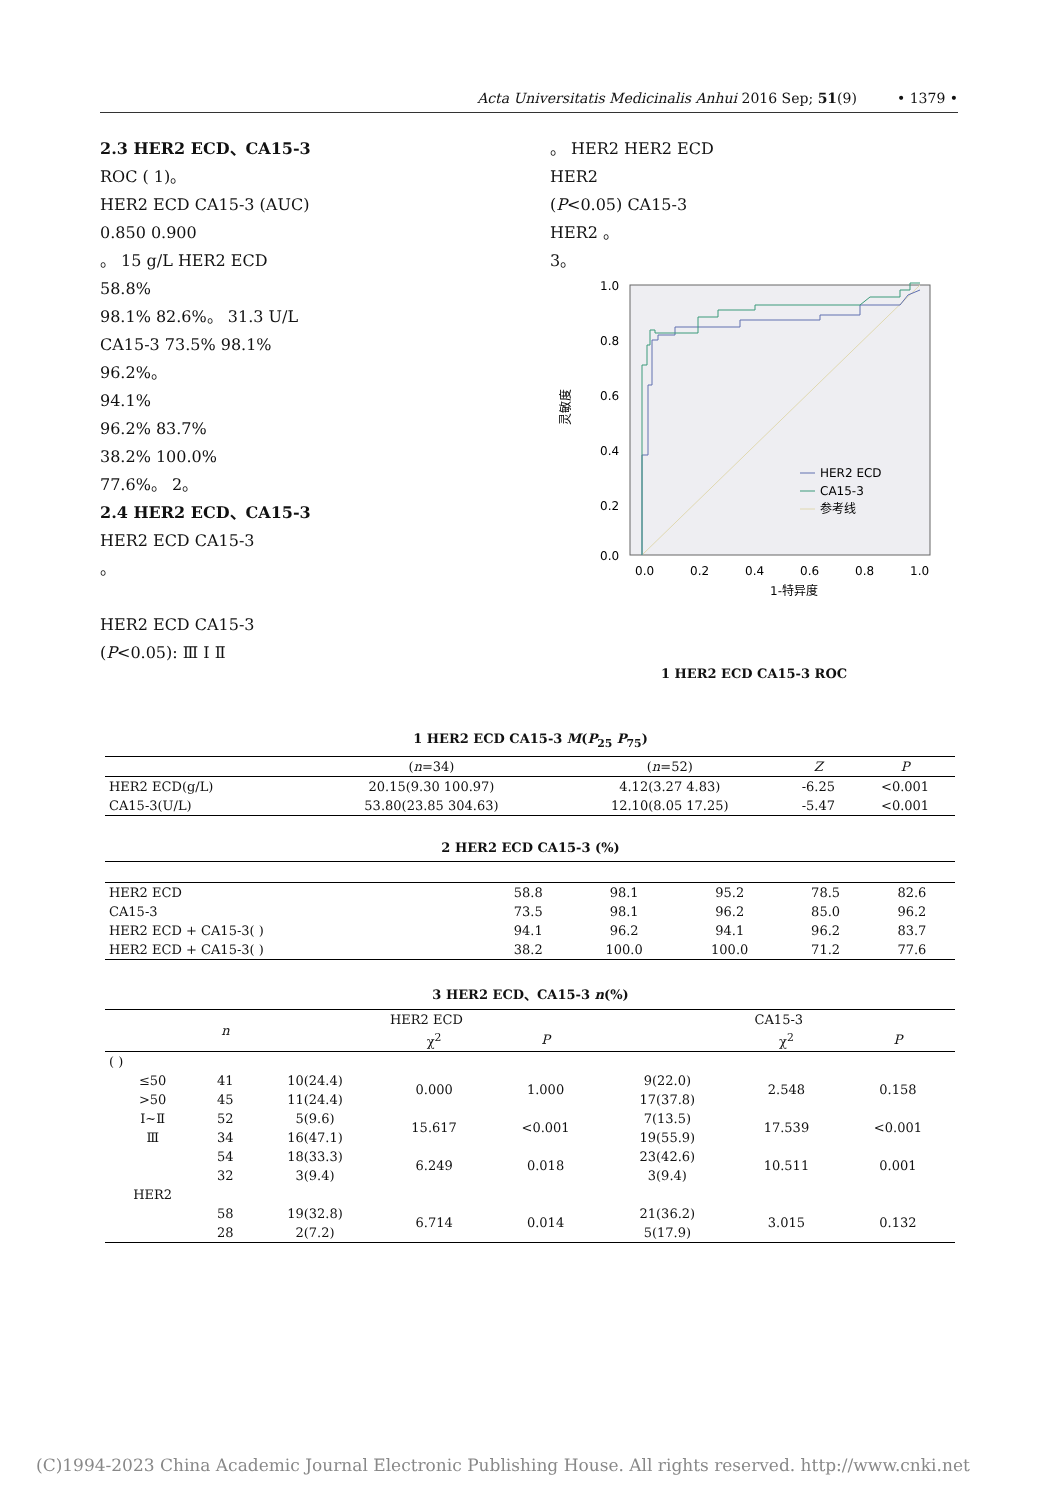Acta Universitatis Medicinalis Anhui 2016 Sep; 51(9) • 1379 •
2.3 HER2 ECD、CA15-3
ROC ( 1)。
HER2 ECD CA15-3 (AUC)
0.850 0.900
。 15 g/L HER2 ECD
58.8%
98.1% 82.6%。 31.3 U/L
CA15-3 73.5% 98.1%
96.2%。
94.1%
96.2% 83.7%
38.2% 100.0%
77.6%。 2。
2.4 HER2 ECD、CA15-3
HER2 ECD CA15-3
。
HER2 ECD CA15-3
(P<0.05): Ⅲ Ⅰ Ⅱ
。 HER2 HER2 ECD
HER2
(P<0.05) CA15-3
HER2 。
3。
1.0
0.8
0.6
0.4
0.2
0.0
0.0
0.2
0.4
0.6
0.8
1.0
1-特异度
灵敏度
HER2 ECD
CA15-3
参考线
1 HER2 ECD CA15-3 ROC
1 HER2 ECD CA15-3 M(P<sub>25</sub> P<sub>75</sub>)
| | ( n =34) | ( n =52) | Z | P |
| --- | --- | --- | --- | --- |
| HER2 ECD(g/L) | 20.15(9.30 100.97) | 4.12(3.27 4.83) | -6.25 | <0.001 |
| CA15-3(U/L) | 53.80(23.85 304.63) | 12.10(8.05 17.25) | -5.47 | <0.001 |
2 HER2 ECD CA15-3 (%)
| HER2 ECD | 58.8 | 98.1 | 95.2 | 78.5 | 82.6 |
| CA15-3 | 73.5 | 98.1 | 96.2 | 85.0 | 96.2 |
| HER2 ECD + CA15-3( ) | 94.1 | 96.2 | 94.1 | 96.2 | 83.7 |
| HER2 ECD + CA15-3( ) | 38.2 | 100.0 | 100.0 | 71.2 | 77.6 |
3 HER2 ECD、CA15-3 n(%)
| | n | HER2 ECD | | | CA15-3 | | |
| --- | --- | --- | --- | --- | --- | --- | --- |
| | | | χ<sup>2</sup> | P | | χ<sup>2</sup> | P |
| ( ) | | | | | | | |
| ≤50 | 41 | 10(24.4) | 0.000 | 1.000 | 9(22.0) | 2.548 | 0.158 |
| >50 | 45 | 11(24.4) | | | 17(37.8) | | |
| Ⅰ~Ⅱ | 52 | 5(9.6) | 15.617 | <0.001 | 7(13.5) | 17.539 | <0.001 |
| Ⅲ | 34 | 16(47.1) | | | 19(55.9) | | |
| | 54 | 18(33.3) | 6.249 | 0.018 | 23(42.6) | 10.511 | 0.001 |
| | 32 | 3(9.4) | | | 3(9.4) | | |
| HER2 | | | | | | | |
| | 58 | 19(32.8) | 6.714 | 0.014 | 21(36.2) | 3.015 | 0.132 |
| | 28 | 2(7.2) | | | 5(17.9) | | |
(C)1994-2023 China Academic Journal Electronic Publishing House. All rights reserved. http://www.cnki.net